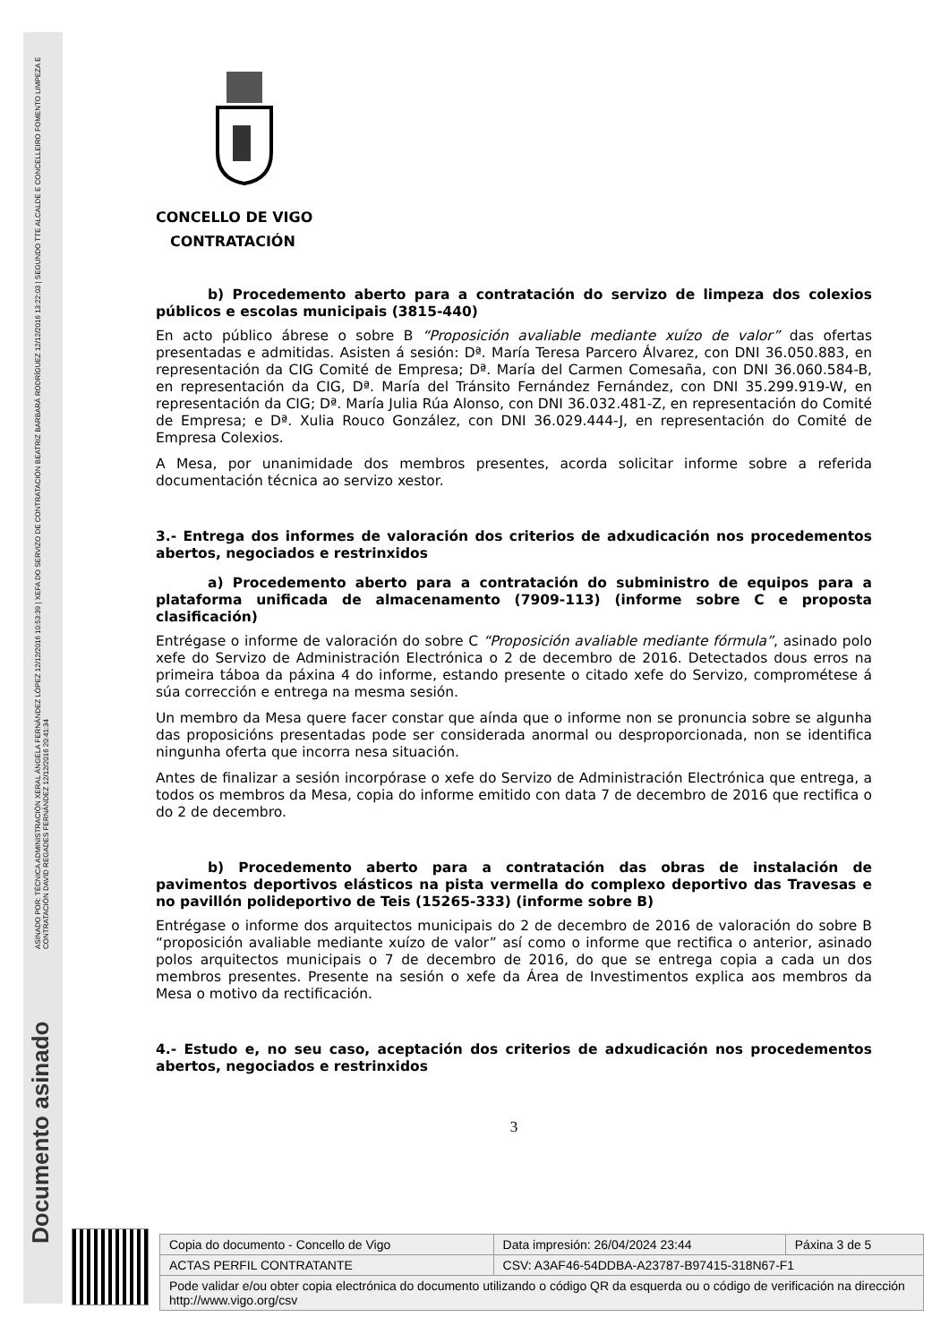ASINADO POR: TÉCNICA ADMINISTRACIÓN XERAL ÁNGELA FERNÁNDEZ LÓPEZ 12/12/2016 10:53:39 | XEFA DO SERVIZO DE CONTRATACIÓN BEATRIZ BARBARÁ RODRÍGUEZ 12/12/2016 13:22:03 | SEGUNDO TTE ALCALDE E CONCELLEIRO FOMENTO LIMPEZA E CONTRATACIÓN DAVID REGADES FERNÁNDEZ 12/12/2016 20:41:34
Documento asinado
CONCELLO DE VIGO
CONTRATACIÓN
b) Procedemento aberto para a contratación do servizo de limpeza dos colexios públicos e escolas municipais (3815-440)
En acto público ábrese o sobre B “Proposición avaliable mediante xuízo de valor” das ofertas presentadas e admitidas. Asisten á sesión: Dª. María Teresa Parcero Álvarez, con DNI 36.050.883, en representación da CIG Comité de Empresa; Dª. María del Carmen Comesaña, con DNI 36.060.584-B, en representación da CIG, Dª. María del Tránsito Fernández Fernández, con DNI 35.299.919-W, en representación da CIG; Dª. María Julia Rúa Alonso, con DNI 36.032.481-Z, en representación do Comité de Empresa; e Dª. Xulia Rouco González, con DNI 36.029.444-J, en representación do Comité de Empresa Colexios.
A Mesa, por unanimidade dos membros presentes, acorda solicitar informe sobre a referida documentación técnica ao servizo xestor.
3.- Entrega dos informes de valoración dos criterios de adxudicación nos procedementos abertos, negociados e restrinxidos
a) Procedemento aberto para a contratación do subministro de equipos para a plataforma unificada de almacenamento (7909-113) (informe sobre C e proposta clasificación)
Entrégase o informe de valoración do sobre C “Proposición avaliable mediante fórmula”, asinado polo xefe do Servizo de Administración Electrónica o 2 de decembro de 2016. Detectados dous erros na primeira táboa da páxina 4 do informe, estando presente o citado xefe do Servizo, comprométese á súa corrección e entrega na mesma sesión.
Un membro da Mesa quere facer constar que aínda que o informe non se pronuncia sobre se algunha das proposicións presentadas pode ser considerada anormal ou desproporcionada, non se identifica ningunha oferta que incorra nesa situación.
Antes de finalizar a sesión incorpórase o xefe do Servizo de Administración Electrónica que entrega, a todos os membros da Mesa, copia do informe emitido con data 7 de decembro de 2016 que rectifica o do 2 de decembro.
b) Procedemento aberto para a contratación das obras de instalación de pavimentos deportivos elásticos na pista vermella do complexo deportivo das Travesas e no pavillón polideportivo de Teis (15265-333) (informe sobre B)
Entrégase o informe dos arquitectos municipais do 2 de decembro de 2016 de valoración do sobre B “proposición avaliable mediante xuízo de valor” así como o informe que rectifica o anterior, asinado polos arquitectos municipais o 7 de decembro de 2016, do que se entrega copia a cada un dos membros presentes. Presente na sesión o xefe da Área de Investimentos explica aos membros da Mesa o motivo da rectificación.
4.- Estudo e, no seu caso, aceptación dos criterios de adxudicación nos procedementos abertos, negociados e restrinxidos
3
| Copia do documento - Concello de Vigo | Data impresión: 26/04/2024 23:44 | Páxina 3 de 5 |
| ACTAS PERFIL CONTRATANTE | CSV: A3AF46-54DDBA-A23787-B97415-318N67-F1 | |
| Pode validar e/ou obter copia electrónica do documento utilizando o código QR da esquerda ou o código de verificación na dirección http://www.vigo.org/csv | | |